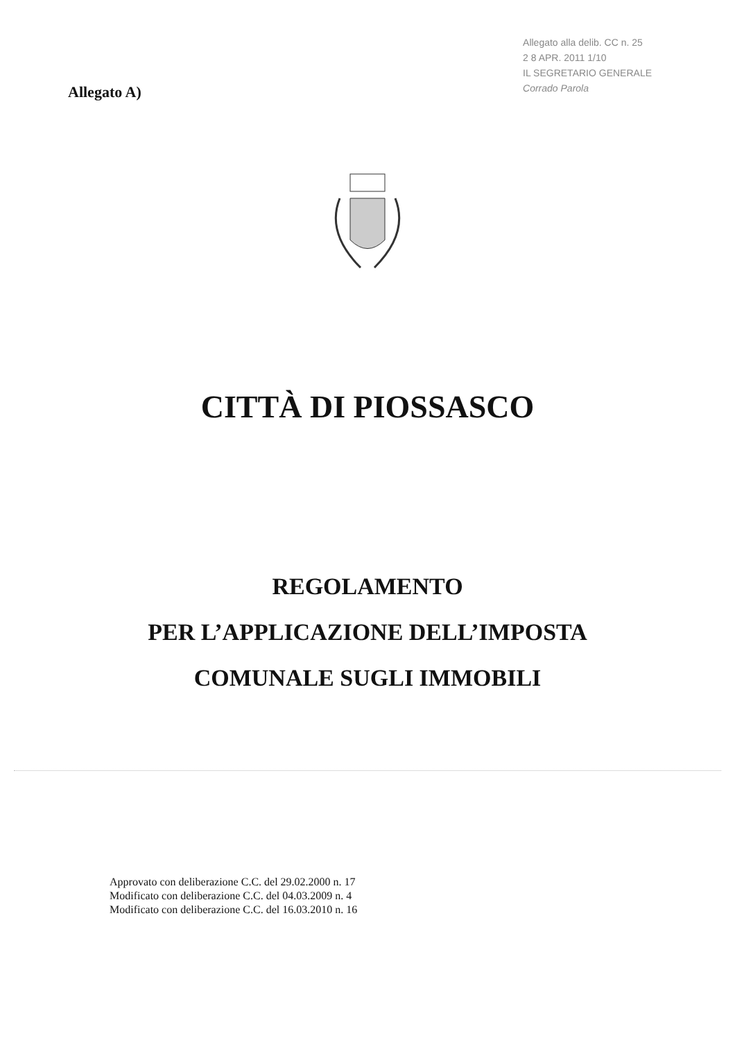Allegato A)
Allegato alla delib. CC n. 25
2 8 APR. 2011 1/10
IL SEGRETARIO GENERALE
Corrado Parola
CITTÀ DI PIOSSASCO
REGOLAMENTO
PER L’APPLICAZIONE DELL’IMPOSTA
COMUNALE SUGLI IMMOBILI
Approvato con deliberazione C.C. del 29.02.2000 n. 17
Modificato con deliberazione C.C. del 04.03.2009 n. 4
Modificato con deliberazione C.C. del 16.03.2010 n. 16